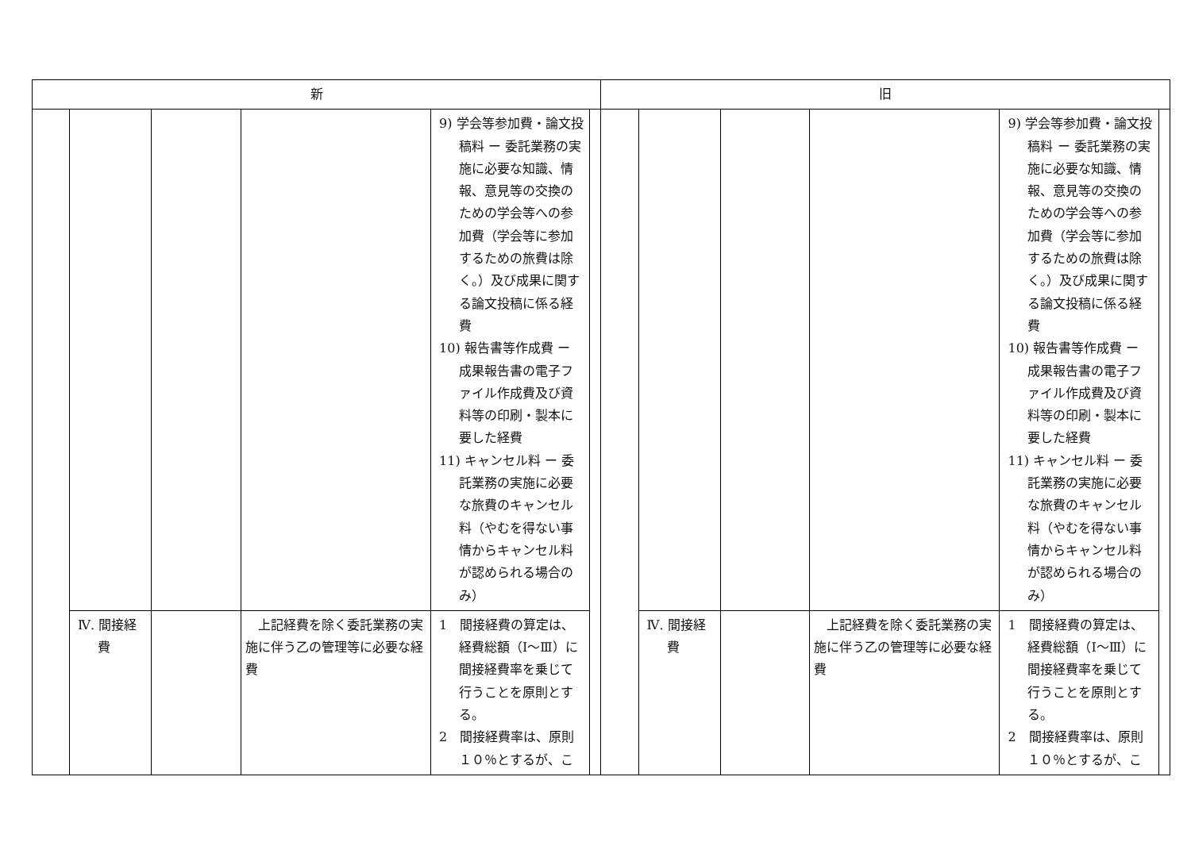| 新 | | | | | | 旧 | | | | | |
| --- | --- | --- | --- | --- | --- | --- | --- | --- | --- | --- | --- |
| | | | | 9) 学会等参加費・論文投稿料 ー 委託業務の実施に必要な知識、情報、意見等の交換のための学会等への参加費（学会等に参加するための旅費は除く。）及び成果に関する論文投稿に係る経費 10) 報告書等作成費 ー 成果報告書の電子ファイル作成費及び資料等の印刷・製本に要した経費 11) キャンセル料 ー 委託業務の実施に必要な旅費のキャンセル料（やむを得ない事情からキャンセル料が認められる場合のみ） | | | | | | 9) 学会等参加費・論文投稿料 ー 委託業務の実施に必要な知識、情報、意見等の交換のための学会等への参加費（学会等に参加するための旅費は除く。）及び成果に関する論文投稿に係る経費 10) 報告書等作成費 ー 成果報告書の電子ファイル作成費及び資料等の印刷・製本に要した経費 11) キャンセル料 ー 委託業務の実施に必要な旅費のキャンセル料（やむを得ない事情からキャンセル料が認められる場合のみ） | |
| | Ⅳ. 間接経費 | | 上記経費を除く委託業務の実施に伴う乙の管理等に必要な経費 | 1 間接経費の算定は、経費総額（Ⅰ～Ⅲ）に間接経費率を乗じて行うことを原則とする。 2 間接経費率は、原則１０％とするが、こ | | | Ⅳ. 間接経費 | | 上記経費を除く委託業務の実施に伴う乙の管理等に必要な経費 | 1 間接経費の算定は、経費総額（Ⅰ～Ⅲ）に間接経費率を乗じて行うことを原則とする。 2 間接経費率は、原則１０％とするが、こ | |